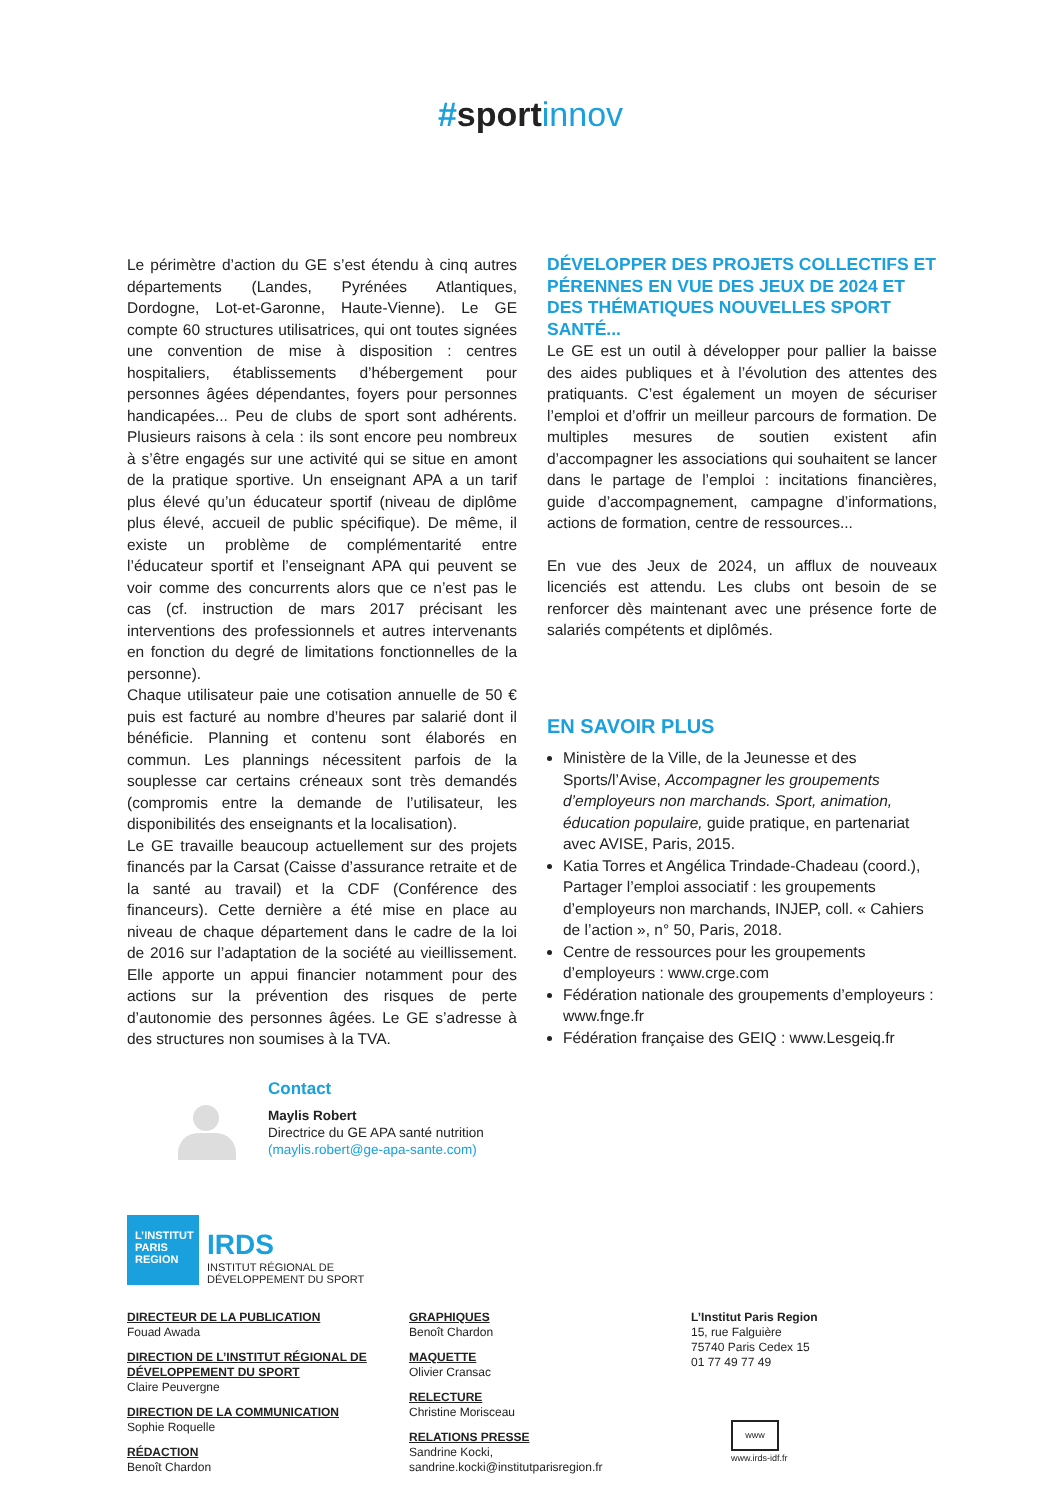#sport innov
Le périmètre d’action du GE s’est étendu à cinq autres départements (Landes, Pyrénées Atlantiques, Dordogne, Lot-et-Garonne, Haute-Vienne). Le GE compte 60 structures utilisatrices, qui ont toutes signées une convention de mise à disposition : centres hospitaliers, établissements d’hébergement pour personnes âgées dépendantes, foyers pour personnes handicapées... Peu de clubs de sport sont adhérents. Plusieurs raisons à cela : ils sont encore peu nombreux à s’être engagés sur une activité qui se situe en amont de la pratique sportive. Un enseignant APA a un tarif plus élevé qu’un éducateur sportif (niveau de diplôme plus élevé, accueil de public spécifique). De même, il existe un problème de complémentarité entre l’éducateur sportif et l’enseignant APA qui peuvent se voir comme des concurrents alors que ce n’est pas le cas (cf. instruction de mars 2017 précisant les interventions des professionnels et autres intervenants en fonction du degré de limitations fonctionnelles de la personne).
Chaque utilisateur paie une cotisation annuelle de 50 € puis est facturé au nombre d’heures par salarié dont il bénéficie. Planning et contenu sont élaborés en commun. Les plannings nécessitent parfois de la souplesse car certains créneaux sont très demandés (compromis entre la demande de l’utilisateur, les disponibilités des enseignants et la localisation).
Le GE travaille beaucoup actuellement sur des projets financés par la Carsat (Caisse d’assurance retraite et de la santé au travail) et la CDF (Conférence des financeurs). Cette dernière a été mise en place au niveau de chaque département dans le cadre de la loi de 2016 sur l’adaptation de la société au vieillissement. Elle apporte un appui financier notamment pour des actions sur la prévention des risques de perte d’autonomie des personnes âgées. Le GE s’adresse à des structures non soumises à la TVA.
DÉVELOPPER DES PROJETS COLLECTIFS ET PÉRENNES EN VUE DES JEUX DE 2024 ET DES THÉMATIQUES NOUVELLES SPORT SANTÉ...
Le GE est un outil à développer pour pallier la baisse des aides publiques et à l’évolution des attentes des pratiquants. C’est également un moyen de sécuriser l’emploi et d’offrir un meilleur parcours de formation. De multiples mesures de soutien existent afin d’accompagner les associations qui souhaitent se lancer dans le partage de l’emploi : incitations financières, guide d’accompagnement, campagne d’informations, actions de formation, centre de ressources...
En vue des Jeux de 2024, un afflux de nouveaux licenciés est attendu. Les clubs ont besoin de se renforcer dès maintenant avec une présence forte de salariés compétents et diplômés.
EN SAVOIR PLUS
Ministère de la Ville, de la Jeunesse et des Sports/l’Avise, Accompagner les groupements d’employeurs non marchands. Sport, animation, éducation populaire, guide pratique, en partenariat avec AVISE, Paris, 2015.
Katia Torres et Angélica Trindade-Chadeau (coord.), Partager l’emploi associatif : les groupements d’employeurs non marchands, INJEP, coll. « Cahiers de l’action », n° 50, Paris, 2018.
Centre de ressources pour les groupements d’employeurs : www.crge.com
Fédération nationale des groupements d’employeurs : www.fnge.fr
Fédération française des GEIQ : www.Lesgeiq.fr
Contact
Maylis Robert
Directrice du GE APA santé nutrition
(maylis.robert@ge-apa-sante.com)
L’INSTITUT
PARIS
REGION
IRDS
INSTITUT RÉGIONAL DE
DÉVELOPPEMENT DU SPORT
DIRECTEUR DE LA PUBLICATION
Fouad Awada
DIRECTION DE L’INSTITUT RÉGIONAL DE DÉVELOPPEMENT DU SPORT
Claire Peuvergne
DIRECTION DE LA COMMUNICATION
Sophie Roquelle
RÉDACTION
Benoît Chardon
GRAPHIQUES
Benoît Chardon
MAQUETTE
Olivier Cransac
RELECTURE
Christine Morisceau
RELATIONS PRESSE
Sandrine Kocki,
sandrine.kocki@institutparisregion.fr
L’Institut Paris Region
15, rue Falguière
75740 Paris Cedex 15
01 77 49 77 49
www
www.irds-idf.fr